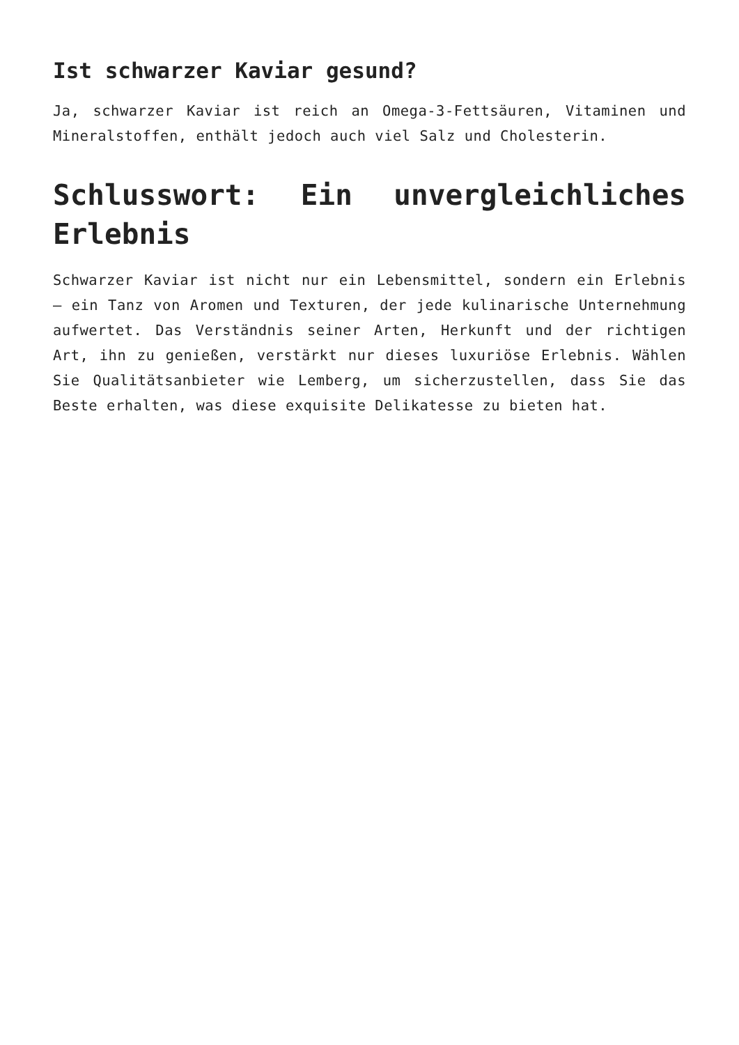Ist schwarzer Kaviar gesund?
Ja, schwarzer Kaviar ist reich an Omega-3-Fettsäuren, Vitaminen und Mineralstoffen, enthält jedoch auch viel Salz und Cholesterin.
Schlusswort: Ein unvergleichliches Erlebnis
Schwarzer Kaviar ist nicht nur ein Lebensmittel, sondern ein Erlebnis – ein Tanz von Aromen und Texturen, der jede kulinarische Unternehmung aufwertet. Das Verständnis seiner Arten, Herkunft und der richtigen Art, ihn zu genießen, verstärkt nur dieses luxuriöse Erlebnis. Wählen Sie Qualitätsanbieter wie Lemberg, um sicherzustellen, dass Sie das Beste erhalten, was diese exquisite Delikatesse zu bieten hat.